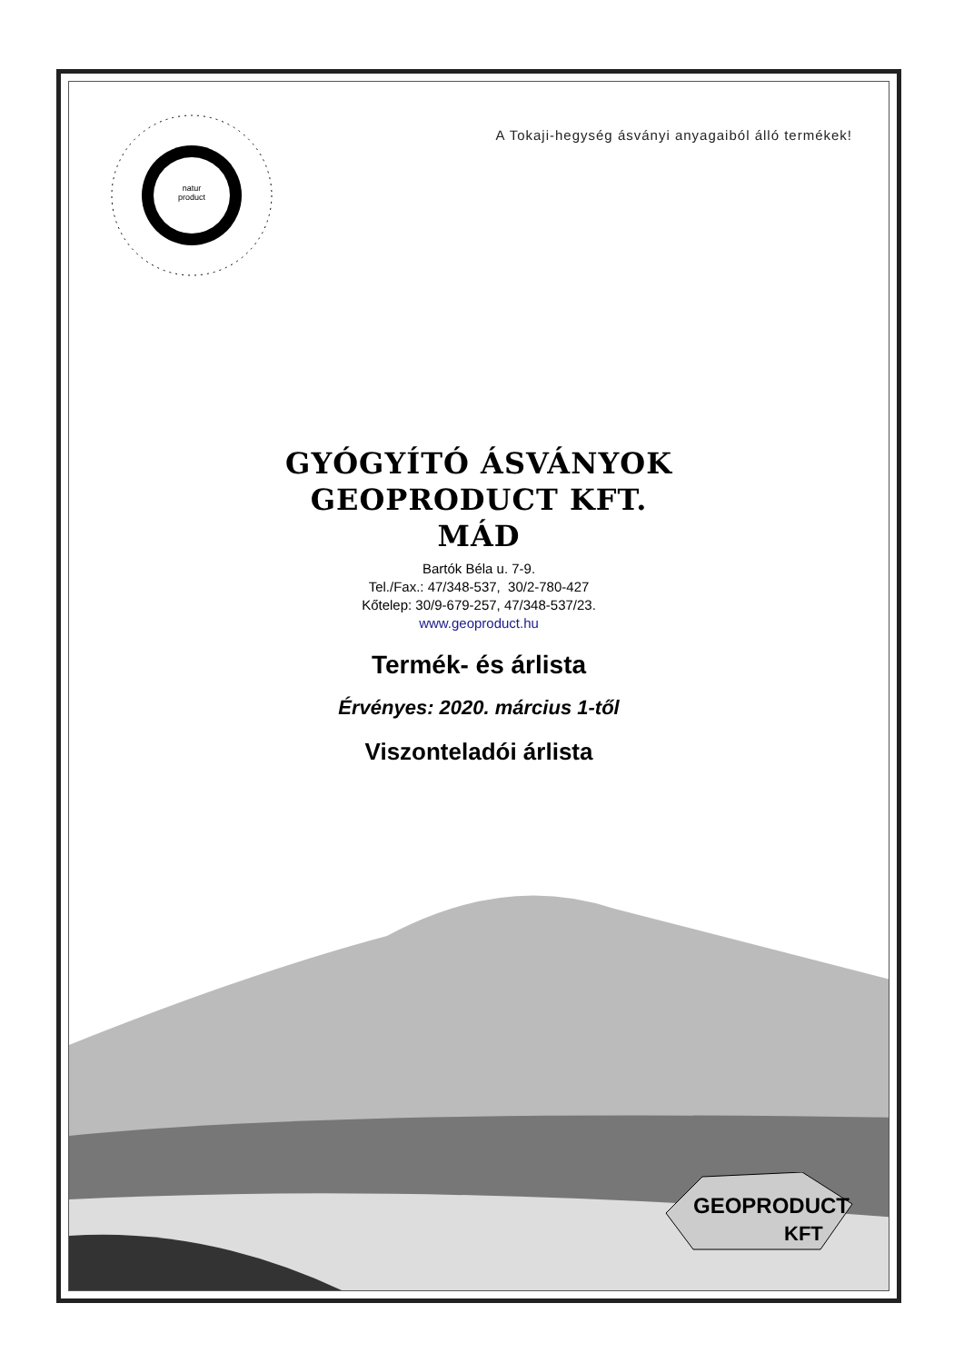natur
product
A Tokaji-hegység ásványi anyagaiból álló termékek!
GYÓGYÍTÓ ÁSVÁNYOK
GEOPRODUCT KFT.
MÁD
Bartók Béla u. 7-9.
Tel./Fax.: 47/348-537, 30/2-780-427
Kőtelep: 30/9-679-257, 47/348-537/23.
www.geoproduct.hu
Termék- és árlista
Érvényes: 2020. március 1-től
Viszonteladói árlista
GEOPRODUCT
KFT